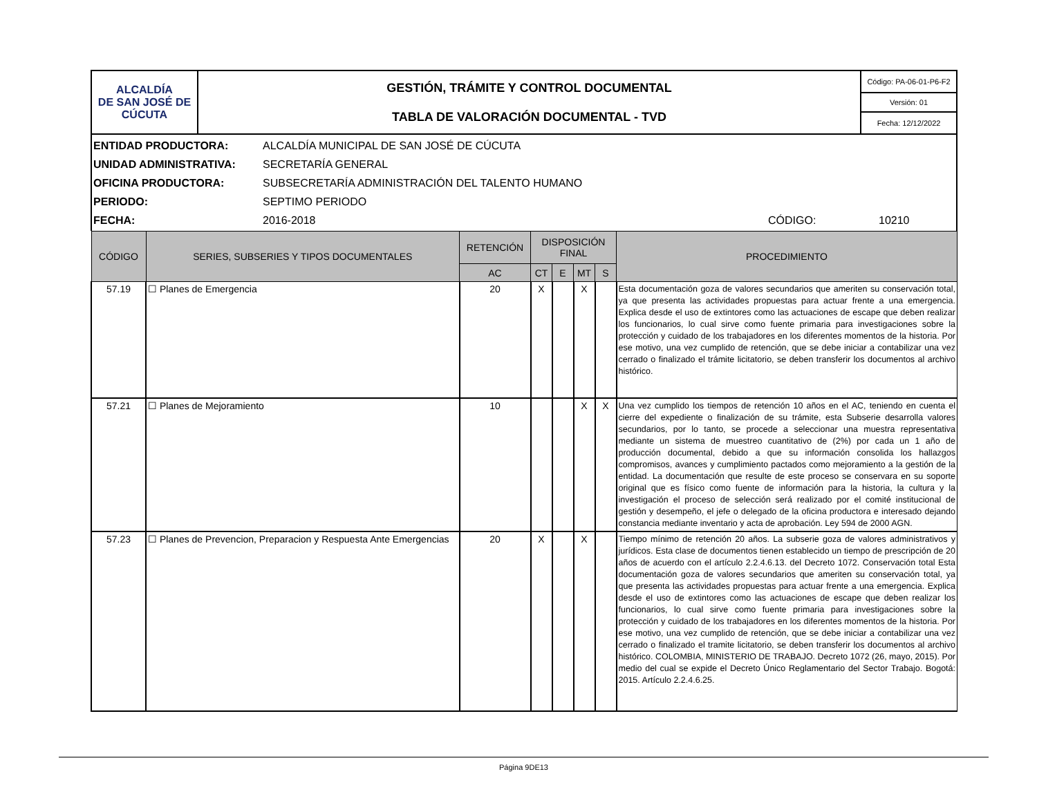| ALCALDÍA DE SAN JOSÉ DE CÚCUTA | GESTIÓN, TRÁMITE Y CONTROL DOCUMENTAL TABLA DE VALORACIÓN DOCUMENTAL - TVD | Código: PA-06-01-P6-F2 |
| | | Versión: 01 |
| | | Fecha: 12/12/2022 |
ENTIDAD PRODUCTORA: ALCALDÍA MUNICIPAL DE SAN JOSÉ DE CÚCUTA
UNIDAD ADMINISTRATIVA: SECRETARÍA GENERAL
OFICINA PRODUCTORA: SUBSECRETARÍA ADMINISTRACIÓN DEL TALENTO HUMANO
PERIODO: SEPTIMO PERIODO
FECHA: 2016-2018 CÓDIGO: 10210
| CÓDIGO | SERIES, SUBSERIES Y TIPOS DOCUMENTALES | RETENCIÓN | DISPOSICIÓN FINAL | | | | PROCEDIMIENTO |
| --- | --- | --- | --- | --- | --- | --- | --- |
| | | AC | CT | E | MT | S | |
| 57.19 | ☐ Planes de Emergencia | 20 | X | | X | | Esta documentación goza de valores secundarios que ameriten su conservación total, ya que presenta las actividades propuestas para actuar frente a una emergencia. Explica desde el uso de extintores como las actuaciones de escape que deben realizar los funcionarios, lo cual sirve como fuente primaria para investigaciones sobre la protección y cuidado de los trabajadores en los diferentes momentos de la historia. Por ese motivo, una vez cumplido de retención, que se debe iniciar a contabilizar una vez cerrado o finalizado el trámite licitatorio, se deben transferir los documentos al archivo histórico. |
| 57.21 | ☐ Planes de Mejoramiento | 10 | | | X | X | Una vez cumplido los tiempos de retención 10 años en el AC, teniendo en cuenta el cierre del expediente o finalización de su trámite, esta Subserie desarrolla valores secundarios, por lo tanto, se procede a seleccionar una muestra representativa mediante un sistema de muestreo cuantitativo de (2%) por cada un 1 año de producción documental, debido a que su información consolida los hallazgos compromisos, avances y cumplimiento pactados como mejoramiento a la gestión de la entidad. La documentación que resulte de este proceso se conservara en su soporte original que es físico como fuente de información para la historia, la cultura y la investigación el proceso de selección será realizado por el comité institucional de gestión y desempeño, el jefe o delegado de la oficina productora e interesado dejando constancia mediante inventario y acta de aprobación. Ley 594 de 2000 AGN. |
| 57.23 | ☐ Planes de Prevencion, Preparacion y Respuesta Ante Emergencias | 20 | X | | X | | Tiempo mínimo de retención 20 años. La subserie goza de valores administrativos y jurídicos. Esta clase de documentos tienen establecido un tiempo de prescripción de 20 años de acuerdo con el artículo 2.2.4.6.13. del Decreto 1072. Conservación total Esta documentación goza de valores secundarios que ameriten su conservación total, ya que presenta las actividades propuestas para actuar frente a una emergencia. Explica desde el uso de extintores como las actuaciones de escape que deben realizar los funcionarios, lo cual sirve como fuente primaria para investigaciones sobre la protección y cuidado de los trabajadores en los diferentes momentos de la historia. Por ese motivo, una vez cumplido de retención, que se debe iniciar a contabilizar una vez cerrado o finalizado el tramite licitatorio, se deben transferir los documentos al archivo histórico. COLOMBIA, MINISTERIO DE TRABAJO. Decreto 1072 (26, mayo, 2015). Por medio del cual se expide el Decreto Único Reglamentario del Sector Trabajo. Bogotá: 2015. Artículo 2.2.4.6.25. |
Página 9DE13